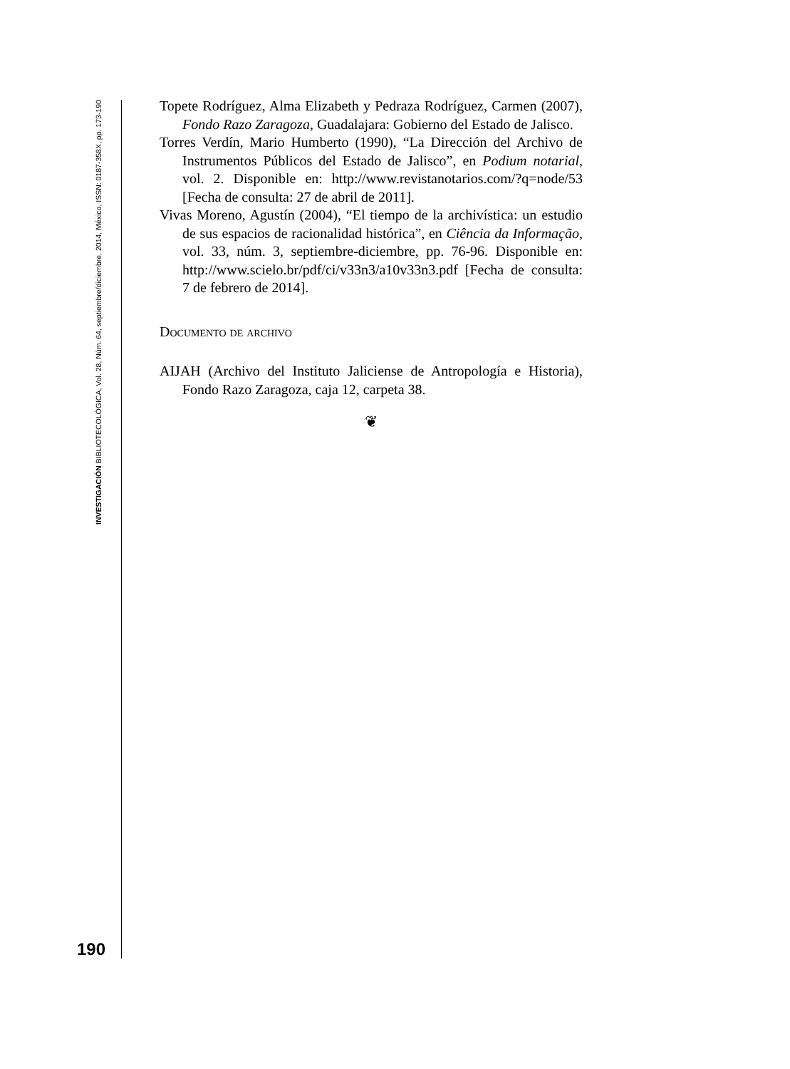INVESTIGACIÓN BIBLIOTECOLÓGICA, Vol. 28, Núm. 64, septiembre/diciembre, 2014, México, ISSN: 0187-358X, pp. 173-190
190
Topete Rodríguez, Alma Elizabeth y Pedraza Rodríguez, Carmen (2007), Fondo Razo Zaragoza, Guadalajara: Gobierno del Estado de Jalisco.
Torres Verdín, Mario Humberto (1990), “La Dirección del Archivo de Instrumentos Públicos del Estado de Jalisco”, en Podium notarial, vol. 2. Disponible en: http://www.revistanotarios.com/?q=node/53 [Fecha de consulta: 27 de abril de 2011].
Vivas Moreno, Agustín (2004), “El tiempo de la archivística: un estudio de sus espacios de racionalidad histórica”, en Ciência da Informação, vol. 33, núm. 3, septiembre-diciembre, pp. 76-96. Disponible en: http://www.scielo.br/pdf/ci/v33n3/a10v33n3.pdf [Fecha de consulta: 7 de febrero de 2014].
Documento de archivo
AIJAH (Archivo del Instituto Jaliciense de Antropología e Historia), Fondo Razo Zaragoza, caja 12, carpeta 38.
❦